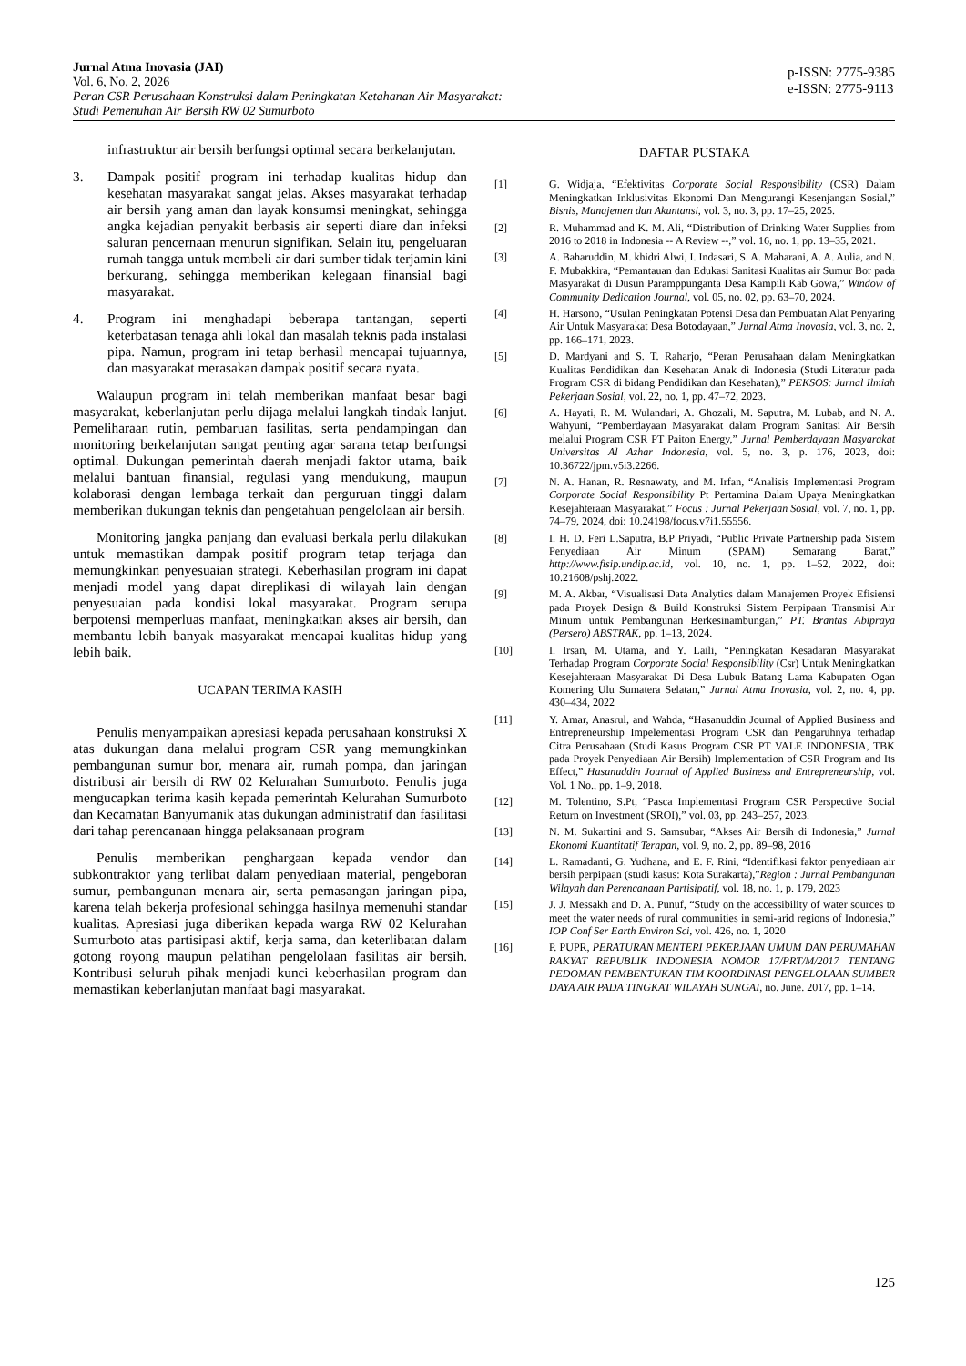Jurnal Atma Inovasia (JAI)
Vol. 6, No. 2, 2026
Peran CSR Perusahaan Konstruksi dalam Peningkatan Ketahanan Air Masyarakat:
Studi Pemenuhan Air Bersih RW 02 Sumurboto
p-ISSN: 2775-9385
e-ISSN: 2775-9113
infrastruktur air bersih berfungsi optimal secara berkelanjutan.
3. Dampak positif program ini terhadap kualitas hidup dan kesehatan masyarakat sangat jelas. Akses masyarakat terhadap air bersih yang aman dan layak konsumsi meningkat, sehingga angka kejadian penyakit berbasis air seperti diare dan infeksi saluran pencernaan menurun signifikan. Selain itu, pengeluaran rumah tangga untuk membeli air dari sumber tidak terjamin kini berkurang, sehingga memberikan kelegaan finansial bagi masyarakat.
4. Program ini menghadapi beberapa tantangan, seperti keterbatasan tenaga ahli lokal dan masalah teknis pada instalasi pipa. Namun, program ini tetap berhasil mencapai tujuannya, dan masyarakat merasakan dampak positif secara nyata.
Walaupun program ini telah memberikan manfaat besar bagi masyarakat, keberlanjutan perlu dijaga melalui langkah tindak lanjut. Pemeliharaan rutin, pembaruan fasilitas, serta pendampingan dan monitoring berkelanjutan sangat penting agar sarana tetap berfungsi optimal. Dukungan pemerintah daerah menjadi faktor utama, baik melalui bantuan finansial, regulasi yang mendukung, maupun kolaborasi dengan lembaga terkait dan perguruan tinggi dalam memberikan dukungan teknis dan pengetahuan pengelolaan air bersih.
Monitoring jangka panjang dan evaluasi berkala perlu dilakukan untuk memastikan dampak positif program tetap terjaga dan memungkinkan penyesuaian strategi. Keberhasilan program ini dapat menjadi model yang dapat direplikasi di wilayah lain dengan penyesuaian pada kondisi lokal masyarakat. Program serupa berpotensi memperluas manfaat, meningkatkan akses air bersih, dan membantu lebih banyak masyarakat mencapai kualitas hidup yang lebih baik.
UCAPAN TERIMA KASIH
Penulis menyampaikan apresiasi kepada perusahaan konstruksi X atas dukungan dana melalui program CSR yang memungkinkan pembangunan sumur bor, menara air, rumah pompa, dan jaringan distribusi air bersih di RW 02 Kelurahan Sumurboto. Penulis juga mengucapkan terima kasih kepada pemerintah Kelurahan Sumurboto dan Kecamatan Banyumanik atas dukungan administratif dan fasilitasi dari tahap perencanaan hingga pelaksanaan program
Penulis memberikan penghargaan kepada vendor dan subkontraktor yang terlibat dalam penyediaan material, pengeboran sumur, pembangunan menara air, serta pemasangan jaringan pipa, karena telah bekerja profesional sehingga hasilnya memenuhi standar kualitas. Apresiasi juga diberikan kepada warga RW 02 Kelurahan Sumurboto atas partisipasi aktif, kerja sama, dan keterlibatan dalam gotong royong maupun pelatihan pengelolaan fasilitas air bersih. Kontribusi seluruh pihak menjadi kunci keberhasilan program dan memastikan keberlanjutan manfaat bagi masyarakat.
DAFTAR PUSTAKA
[1] G. Widjaja, “Efektivitas Corporate Social Responsibility (CSR) Dalam Meningkatkan Inklusivitas Ekonomi Dan Mengurangi Kesenjangan Sosial,” Bisnis, Manajemen dan Akuntansi, vol. 3, no. 3, pp. 17–25, 2025.
[2] R. Muhammad and K. M. Ali, “Distribution of Drinking Water Supplies from 2016 to 2018 in Indonesia -- A Review --,” vol. 16, no. 1, pp. 13–35, 2021.
[3] A. Baharuddin, M. khidri Alwi, I. Indasari, S. A. Maharani, A. A. Aulia, and N. F. Mubakkira, “Pemantauan dan Edukasi Sanitasi Kualitas air Sumur Bor pada Masyarakat di Dusun Paramppunganta Desa Kampili Kab Gowa,” Window of Community Dedication Journal, vol. 05, no. 02, pp. 63–70, 2024.
[4] H. Harsono, “Usulan Peningkatan Potensi Desa dan Pembuatan Alat Penyaring Air Untuk Masyarakat Desa Botodayaan,” Jurnal Atma Inovasia, vol. 3, no. 2, pp. 166–171, 2023.
[5] D. Mardyani and S. T. Raharjo, “Peran Perusahaan dalam Meningkatkan Kualitas Pendidikan dan Kesehatan Anak di Indonesia (Studi Literatur pada Program CSR di bidang Pendidikan dan Kesehatan),” PEKSOS: Jurnal Ilmiah Pekerjaan Sosial, vol. 22, no. 1, pp. 47–72, 2023.
[6] A. Hayati, R. M. Wulandari, A. Ghozali, M. Saputra, M. Lubab, and N. A. Wahyuni, “Pemberdayaan Masyarakat dalam Program Sanitasi Air Bersih melalui Program CSR PT Paiton Energy,” Jurnal Pemberdayaan Masyarakat Universitas Al Azhar Indonesia, vol. 5, no. 3, p. 176, 2023, doi: 10.36722/jpm.v5i3.2266.
[7] N. A. Hanan, R. Resnawaty, and M. Irfan, “Analisis Implementasi Program Corporate Social Responsibility Pt Pertamina Dalam Upaya Meningkatkan Kesejahteraan Masyarakat,” Focus : Jurnal Pekerjaan Sosial, vol. 7, no. 1, pp. 74–79, 2024, doi: 10.24198/focus.v7i1.55556.
[8] I. H. D. Feri L.Saputra, B.P Priyadi, “Public Private Partnership pada Sistem Penyediaan Air Minum (SPAM) Semarang Barat,” http://www.fisip.undip.ac.id, vol. 10, no. 1, pp. 1–52, 2022, doi: 10.21608/pshj.2022.
[9] M. A. Akbar, “Visualisasi Data Analytics dalam Manajemen Proyek Efisiensi pada Proyek Design & Build Konstruksi Sistem Perpipaan Transmisi Air Minum untuk Pembangunan Berkesinambungan,” PT. Brantas Abipraya (Persero) ABSTRAK, pp. 1–13, 2024.
[10] I. Irsan, M. Utama, and Y. Laili, “Peningkatan Kesadaran Masyarakat Terhadap Program Corporate Social Responsibility (Csr) Untuk Meningkatkan Kesejahteraan Masyarakat Di Desa Lubuk Batang Lama Kabupaten Ogan Komering Ulu Sumatera Selatan,” Jurnal Atma Inovasia, vol. 2, no. 4, pp. 430–434, 2022
[11] Y. Amar, Anasrul, and Wahda, “Hasanuddin Journal of Applied Business and Entrepreneurship Impelementasi Program CSR dan Pengaruhnya terhadap Citra Perusahaan (Studi Kasus Program CSR PT VALE INDONESIA, TBK pada Proyek Penyediaan Air Bersih) Implementation of CSR Program and Its Effect,” Hasanuddin Journal of Applied Business and Entrepreneurship, vol. Vol. 1 No., pp. 1–9, 2018.
[12] M. Tolentino, S.Pt, “Pasca Implementasi Program CSR Perspective Social Return on Investment (SROI),” vol. 03, pp. 243–257, 2023.
[13] N. M. Sukartini and S. Samsubar, “Akses Air Bersih di Indonesia,” Jurnal Ekonomi Kuantitatif Terapan, vol. 9, no. 2, pp. 89–98, 2016
[14] L. Ramadanti, G. Yudhana, and E. F. Rini, “Identifikasi faktor penyediaan air bersih perpipaan (studi kasus: Kota Surakarta),”Region : Jurnal Pembangunan Wilayah dan Perencanaan Partisipatif, vol. 18, no. 1, p. 179, 2023
[15] J. J. Messakh and D. A. Punuf, “Study on the accessibility of water sources to meet the water needs of rural communities in semi-arid regions of Indonesia,” IOP Conf Ser Earth Environ Sci, vol. 426, no. 1, 2020
[16] P. PUPR, PERATURAN MENTERI PEKERJAAN UMUM DAN PERUMAHAN RAKYAT REPUBLIK INDONESIA NOMOR 17/PRT/M/2017 TENTANG PEDOMAN PEMBENTUKAN TIM KOORDINASI PENGELOLAAN SUMBER DAYA AIR PADA TINGKAT WILAYAH SUNGAI, no. June. 2017, pp. 1–14.
125